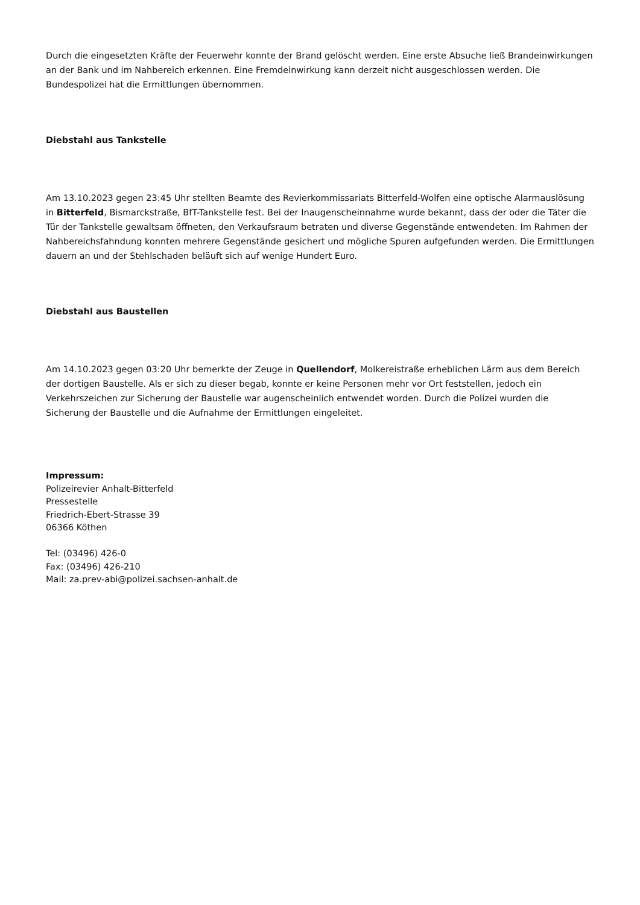Durch die eingesetzten Kräfte der Feuerwehr konnte der Brand gelöscht werden. Eine erste Absuche ließ Brandeinwirkungen an der Bank und im Nahbereich erkennen. Eine Fremdeinwirkung kann derzeit nicht ausgeschlossen werden. Die Bundespolizei hat die Ermittlungen übernommen.
Diebstahl aus Tankstelle
Am 13.10.2023 gegen 23:45 Uhr stellten Beamte des Revierkommissariats Bitterfeld-Wolfen eine optische Alarmauslösung in Bitterfeld, Bismarckstraße, BfT-Tankstelle fest. Bei der Inaugenscheinnahme wurde bekannt, dass der oder die Täter die Tür der Tankstelle gewaltsam öffneten, den Verkaufsraum betraten und diverse Gegenstände entwendeten. Im Rahmen der Nahbereichsfahndung konnten mehrere Gegenstände gesichert und mögliche Spuren aufgefunden werden. Die Ermittlungen dauern an und der Stehlschaden beläuft sich auf wenige Hundert Euro.
Diebstahl aus Baustellen
Am 14.10.2023 gegen 03:20 Uhr bemerkte der Zeuge in Quellendorf, Molkereistraße erheblichen Lärm aus dem Bereich der dortigen Baustelle. Als er sich zu dieser begab, konnte er keine Personen mehr vor Ort feststellen, jedoch ein Verkehrszeichen zur Sicherung der Baustelle war augenscheinlich entwendet worden. Durch die Polizei wurden die Sicherung der Baustelle und die Aufnahme der Ermittlungen eingeleitet.
Impressum:
Polizeirevier Anhalt-Bitterfeld
Pressestelle
Friedrich-Ebert-Strasse 39
06366 Köthen
Tel: (03496) 426-0
Fax: (03496) 426-210
Mail: za.prev-abi@polizei.sachsen-anhalt.de